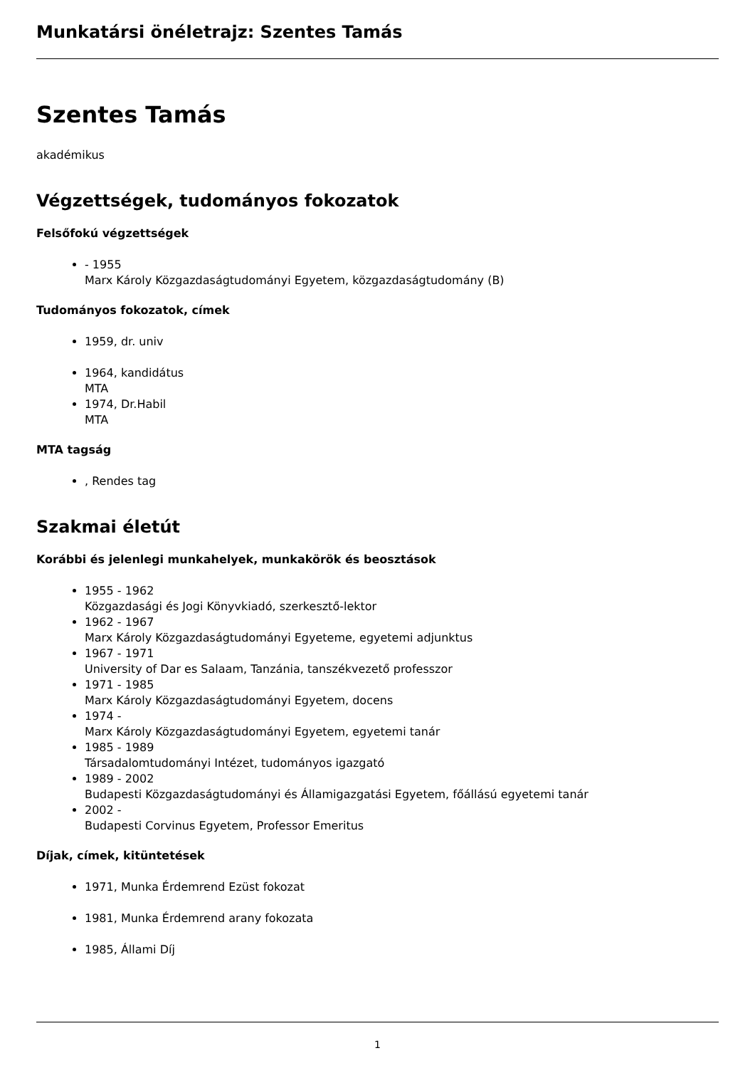Munkatársi önéletrajz: Szentes Tamás
Szentes Tamás
akadémikus
Végzettségek, tudományos fokozatok
Felsőfokú végzettségek
- 1955
Marx Károly Közgazdaságtudományi Egyetem, közgazdaságtudomány (B)
Tudományos fokozatok, címek
1959, dr. univ
1964, kandidátus
MTA
1974, Dr.Habil
MTA
MTA tagság
, Rendes tag
Szakmai életút
Korábbi és jelenlegi munkahelyek, munkakörök és beosztások
1955 - 1962
Közgazdasági és Jogi Könyvkiadó, szerkesztő-lektor
1962 - 1967
Marx Károly Közgazdaságtudományi Egyeteme, egyetemi adjunktus
1967 - 1971
University of Dar es Salaam, Tanzánia, tanszékvezető professzor
1971 - 1985
Marx Károly Közgazdaságtudományi Egyetem, docens
1974 -
Marx Károly Közgazdaságtudományi Egyetem, egyetemi tanár
1985 - 1989
Társadalomtudományi Intézet, tudományos igazgató
1989 - 2002
Budapesti Közgazdaságtudományi és Államigazgatási Egyetem, főállású egyetemi tanár
2002 -
Budapesti Corvinus Egyetem, Professor Emeritus
Díjak, címek, kitüntetések
1971, Munka Érdemrend Ezüst fokozat
1981, Munka Érdemrend arany fokozata
1985, Állami Díj
1